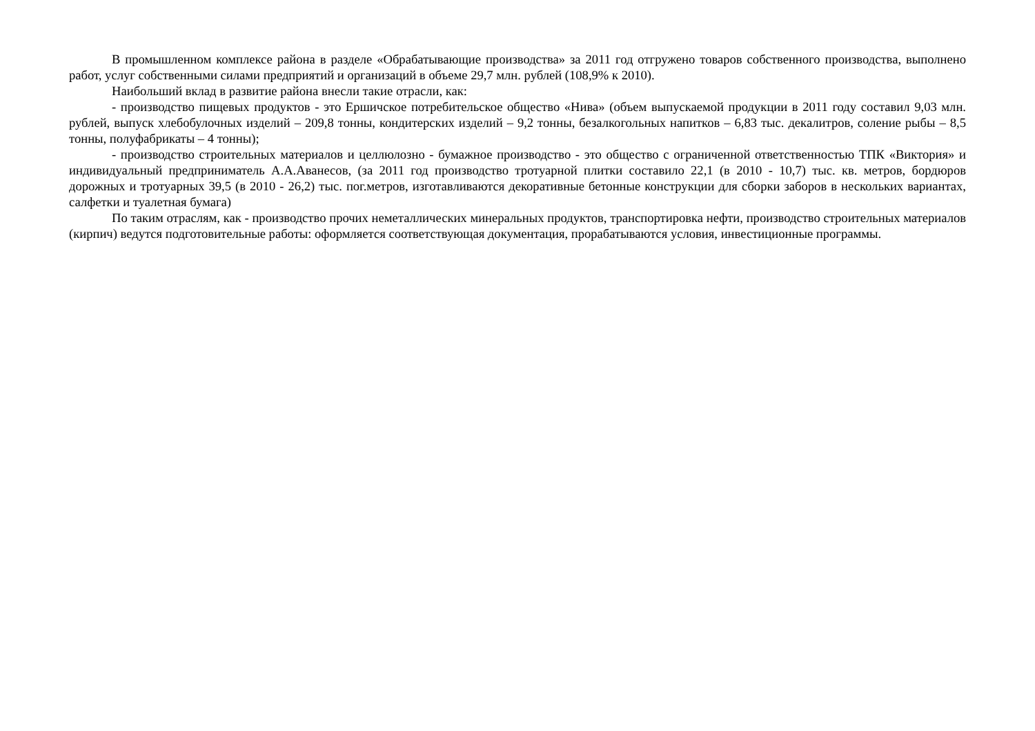В промышленном комплексе района в разделе «Обрабатывающие производства» за 2011 год отгружено товаров собственного производства, выполнено работ, услуг собственными силами предприятий и организаций в объеме 29,7 млн. рублей (108,9% к 2010).
Наибольший вклад в развитие района внесли такие отрасли, как:
- производство пищевых продуктов - это Ершичское потребительское общество «Нива» (объем выпускаемой продукции в 2011 году составил 9,03 млн. рублей, выпуск хлебобулочных изделий – 209,8 тонны, кондитерских изделий – 9,2 тонны, безалкогольных напитков – 6,83 тыс. декалитров, соление рыбы – 8,5 тонны, полуфабрикаты – 4 тонны);
- производство строительных материалов и целлюлозно - бумажное производство - это общество с ограниченной ответственностью ТПК «Виктория» и индивидуальный предприниматель А.А.Аванесов, (за 2011 год производство тротуарной плитки составило 22,1 (в 2010 - 10,7) тыс. кв. метров, бордюров дорожных и тротуарных 39,5 (в 2010 - 26,2) тыс. пог.метров, изготавливаются декоративные бетонные конструкции для сборки заборов в нескольких вариантах, салфетки и туалетная бумага)
По таким отраслям, как - производство прочих неметаллических минеральных продуктов, транспортировка нефти, производство строительных материалов (кирпич) ведутся подготовительные работы: оформляется соответствующая документация, прорабатываются условия, инвестиционные программы.